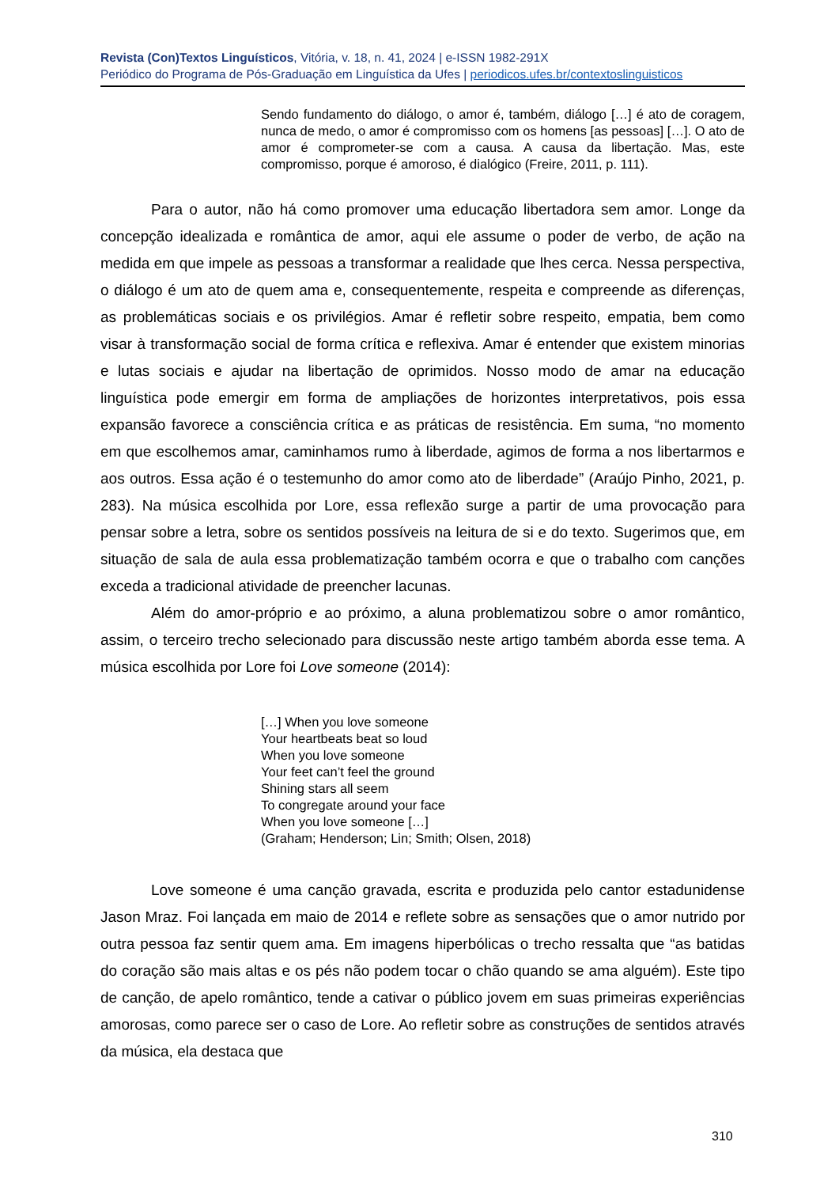Revista (Con)Textos Linguísticos, Vitória, v. 18, n. 41, 2024 | e-ISSN 1982-291X
Periódico do Programa de Pós-Graduação em Linguística da Ufes | periodicos.ufes.br/contextoslinguisticos
Sendo fundamento do diálogo, o amor é, também, diálogo […] é ato de coragem, nunca de medo, o amor é compromisso com os homens [as pessoas] […]. O ato de amor é comprometer-se com a causa. A causa da libertação. Mas, este compromisso, porque é amoroso, é dialógico (Freire, 2011, p. 111).
Para o autor, não há como promover uma educação libertadora sem amor. Longe da concepção idealizada e romântica de amor, aqui ele assume o poder de verbo, de ação na medida em que impele as pessoas a transformar a realidade que lhes cerca. Nessa perspectiva, o diálogo é um ato de quem ama e, consequentemente, respeita e compreende as diferenças, as problemáticas sociais e os privilégios. Amar é refletir sobre respeito, empatia, bem como visar à transformação social de forma crítica e reflexiva. Amar é entender que existem minorias e lutas sociais e ajudar na libertação de oprimidos. Nosso modo de amar na educação linguística pode emergir em forma de ampliações de horizontes interpretativos, pois essa expansão favorece a consciência crítica e as práticas de resistência. Em suma, “no momento em que escolhemos amar, caminhamos rumo à liberdade, agimos de forma a nos libertarmos e aos outros. Essa ação é o testemunho do amor como ato de liberdade” (Araújo Pinho, 2021, p. 283). Na música escolhida por Lore, essa reflexão surge a partir de uma provocação para pensar sobre a letra, sobre os sentidos possíveis na leitura de si e do texto. Sugerimos que, em situação de sala de aula essa problematização também ocorra e que o trabalho com canções exceda a tradicional atividade de preencher lacunas.
Além do amor-próprio e ao próximo, a aluna problematizou sobre o amor romântico, assim, o terceiro trecho selecionado para discussão neste artigo também aborda esse tema. A música escolhida por Lore foi Love someone (2014):
[…] When you love someone
Your heartbeats beat so loud
When you love someone
Your feet can’t feel the ground
Shining stars all seem
To congregate around your face
When you love someone […]
(Graham; Henderson; Lin; Smith; Olsen, 2018)
Love someone é uma canção gravada, escrita e produzida pelo cantor estadunidense Jason Mraz. Foi lançada em maio de 2014 e reflete sobre as sensações que o amor nutrido por outra pessoa faz sentir quem ama. Em imagens hiperbólicas o trecho ressalta que “as batidas do coração são mais altas e os pés não podem tocar o chão quando se ama alguém). Este tipo de canção, de apelo romântico, tende a cativar o público jovem em suas primeiras experiências amorosas, como parece ser o caso de Lore. Ao refletir sobre as construções de sentidos através da música, ela destaca que
310